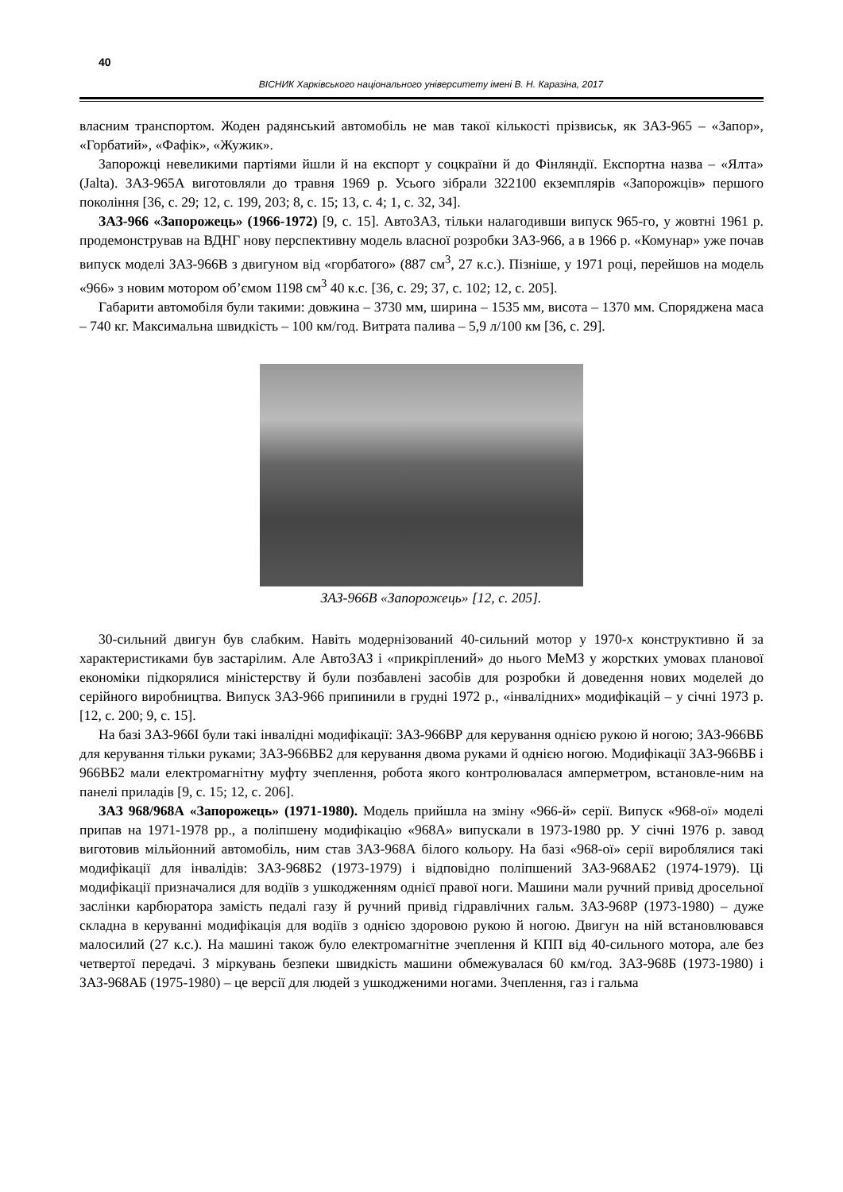40
ВІСНИК Харківського національного університету імені В. Н. Каразіна, 2017
власним транспортом. Жоден радянський автомобіль не мав такої кількості прізвиськ, як ЗАЗ-965 – «Запор», «Горбатий», «Фафік», «Жужик».
Запорожці невеликими партіями йшли й на експорт у соцкраїни й до Фінляндії. Експортна назва – «Ялта» (Jalta). ЗАЗ-965А виготовляли до травня 1969 р. Усього зібрали 322100 екземплярів «Запорожців» першого покоління [36, с. 29; 12, с. 199, 203; 8, с. 15; 13, с. 4; 1, с. 32, 34].
ЗАЗ-966 «Запорожець» (1966-1972) [9, с. 15]. АвтоЗАЗ, тільки налагодивши випуск 965-го, у жовтні 1961 р. продемонстрував на ВДНГ нову перспективну модель власної розробки ЗАЗ-966, а в 1966 р. «Комунар» уже почав випуск моделі ЗАЗ-966В з двигуном від «горбатого» (887 см<sup>3</sup>, 27 к.с.). Пізніше, у 1971 році, перейшов на модель «966» з новим мотором об’ємом 1198 см<sup>3</sup> 40 к.с. [36, с. 29; 37, с. 102; 12, с. 205].
Габарити автомобіля були такими: довжина – 3730 мм, ширина – 1535 мм, висота – 1370 мм. Споряджена маса – 740 кг. Максимальна швидкість – 100 км/год. Витрата палива – 5,9 л/100 км [36, с. 29].
ЗАЗ-966В «Запорожець» [12, с. 205].
30-сильний двигун був слабким. Навіть модернізований 40-сильний мотор у 1970-х конструктивно й за характеристиками був застарілим. Але АвтоЗАЗ і «прикріплений» до нього МеМЗ у жорстких умовах планової економіки підкорялися міністерству й були позбавлені засобів для розробки й доведення нових моделей до серійного виробництва. Випуск ЗАЗ-966 припинили в грудні 1972 р., «інвалідних» модифікацій – у січні 1973 р. [12, с. 200; 9, с. 15].
На базі ЗАЗ-966І були такі інвалідні модифікації: ЗАЗ-966ВР для керування однією рукою й ногою; ЗАЗ-966ВБ для керування тільки руками; ЗАЗ-966ВБ2 для керування двома руками й однією ногою. Модифікації ЗАЗ-966ВБ і 966ВБ2 мали електромагнітну муфту зчеплення, робота якого контролювалася амперметром, встановле-ним на панелі приладів [9, с. 15; 12, с. 206].
ЗАЗ 968/968А «Запорожець» (1971-1980). Модель прийшла на зміну «966-й» серії. Випуск «968-ої» моделі припав на 1971-1978 рр., а поліпшену модифікацію «968А» випускали в 1973-1980 рр. У січні 1976 р. завод виготовив мільйонний автомобіль, ним став ЗАЗ-968А білого кольору. На базі «968-ої» серії вироблялися такі модифікації для інвалідів: ЗАЗ-968Б2 (1973-1979) і відповідно поліпшений ЗАЗ-968АБ2 (1974-1979). Ці модифікації призначалися для водіїв з ушкодженням однієї правої ноги. Машини мали ручний привід дросельної заслінки карбюратора замість педалі газу й ручний привід гідравлічних гальм. ЗАЗ-968Р (1973-1980) – дуже складна в керуванні модифікація для водіїв з однією здоровою рукою й ногою. Двигун на ній встановлювався малосилий (27 к.с.). На машині також було електромагнітне зчеплення й КПП від 40-сильного мотора, але без четвертої передачі. З міркувань безпеки швидкість машини обмежувалася 60 км/год. ЗАЗ-968Б (1973-1980) і ЗАЗ-968АБ (1975-1980) – це версії для людей з ушкодженими ногами. Зчеплення, газ і гальма